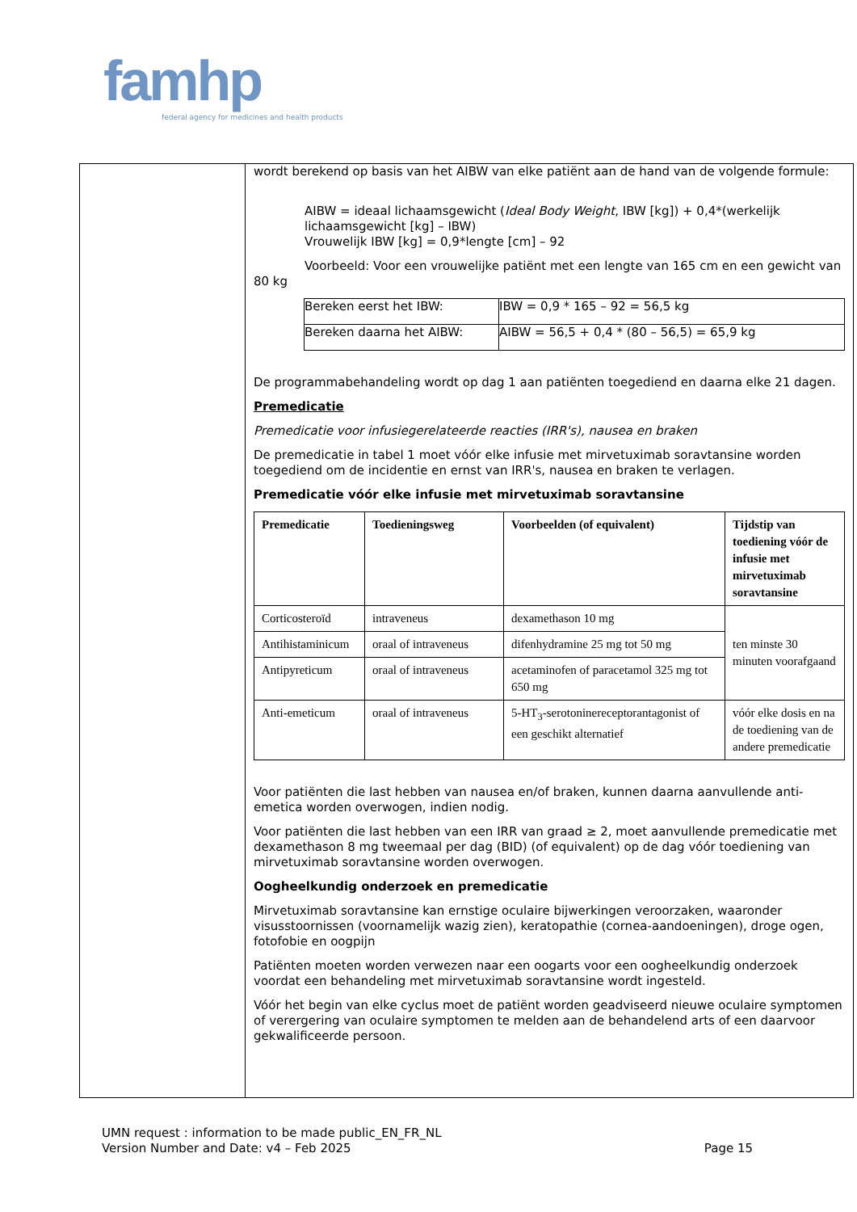famhp
federal agency for medicines and health products
wordt berekend op basis van het AIBW van elke patiënt aan de hand van de volgende formule:
AIBW = ideaal lichaamsgewicht (Ideal Body Weight, IBW [kg]) + 0,4*(werkelijk lichaamsgewicht [kg] – IBW)
Vrouwelijk IBW [kg] = 0,9*lengte [cm] – 92
Voorbeeld: Voor een vrouwelijke patiënt met een lengte van 165 cm en een gewicht van 80 kg
| Bereken eerst het IBW: | IBW = 0,9 * 165 – 92 = 56,5 kg |
| Bereken daarna het AIBW: | AIBW = 56,5 + 0,4 * (80 – 56,5) = 65,9 kg |
De programmabehandeling wordt op dag 1 aan patiënten toegediend en daarna elke 21 dagen.
Premedicatie
Premedicatie voor infusiegerelateerde reacties (IRR's), nausea en braken
De premedicatie in tabel 1 moet vóór elke infusie met mirvetuximab soravtansine worden toegediend om de incidentie en ernst van IRR's, nausea en braken te verlagen.
Premedicatie vóór elke infusie met mirvetuximab soravtansine
| Premedicatie | Toedieningsweg | Voorbeelden (of equivalent) | Tijdstip van toediening vóór de infusie met mirvetuximab soravtansine |
| --- | --- | --- | --- |
| Corticosteroïd | intraveneus | dexamethason 10 mg | ten minste 30 minuten voorafgaand |
| Antihistaminicum | oraal of intraveneus | difenhydramine 25 mg tot 50 mg | |
| Antipyreticum | oraal of intraveneus | acetaminofen of paracetamol 325 mg tot 650 mg | |
| Anti-emeticum | oraal of intraveneus | 5-HT<sub>3</sub>-serotoninereceptorantagonist of een geschikt alternatief | vóór elke dosis en na de toediening van de andere premedicatie |
Voor patiënten die last hebben van nausea en/of braken, kunnen daarna aanvullende anti-emetica worden overwogen, indien nodig.
Voor patiënten die last hebben van een IRR van graad ≥ 2, moet aanvullende premedicatie met dexamethason 8 mg tweemaal per dag (BID) (of equivalent) op de dag vóór toediening van mirvetuximab soravtansine worden overwogen.
Oogheelkundig onderzoek en premedicatie
Mirvetuximab soravtansine kan ernstige oculaire bijwerkingen veroorzaken, waaronder visusstoornissen (voornamelijk wazig zien), keratopathie (cornea-aandoeningen), droge ogen, fotofobie en oogpijn
Patiënten moeten worden verwezen naar een oogarts voor een oogheelkundig onderzoek voordat een behandeling met mirvetuximab soravtansine wordt ingesteld.
Vóór het begin van elke cyclus moet de patiënt worden geadviseerd nieuwe oculaire symptomen of verergering van oculaire symptomen te melden aan de behandelend arts of een daarvoor gekwalificeerde persoon.
UMN request : information to be made public_EN_FR_NL
Version Number and Date: v4 – Feb 2025 Page 15